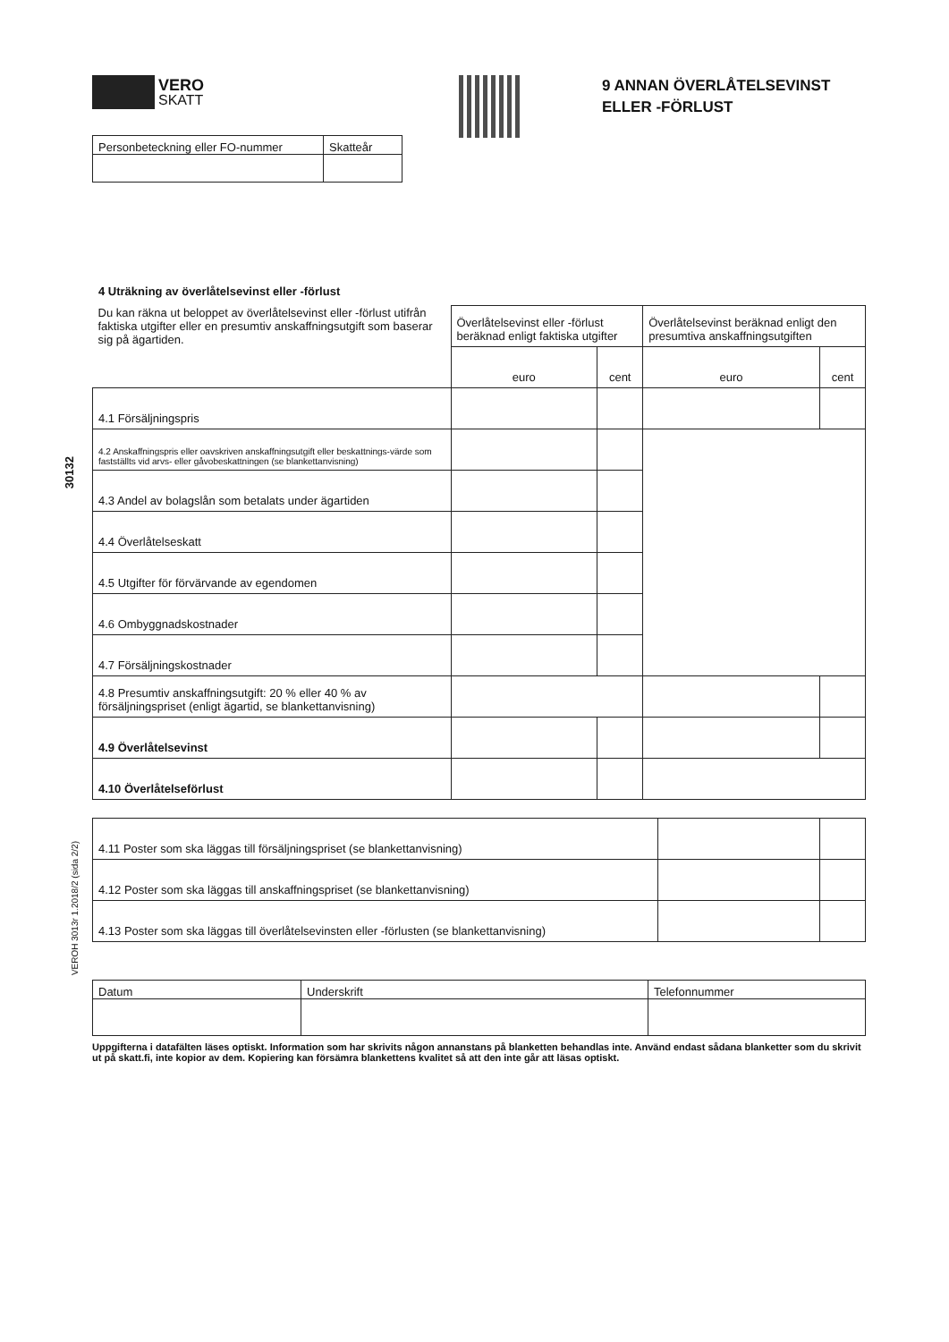VERO
SKATT
9 ANNAN ÖVERLÅTELSEVINST
ELLER -FÖRLUST
| Personbeteckning eller FO-nummer | Skatteår |
30132
VEROH 3013r 1.2018/2 (sida 2/2)
4 Uträkning av överlåtelsevinst eller -förlust
| Du kan räkna ut beloppet av överlåtelsevinst eller -förlust utifrån faktiska utgifter eller en presumtiv anskaffningsutgift som baserar sig på ägartiden. | Överlåtelsevinst eller -förlust beräknad enligt faktiska utgifter | | Överlåtelsevinst beräknad enligt den presumtiva anskaffningsutgiften | |
| | euro | cent | euro | cent |
| 4.1 Försäljningspris | | | | |
| 4.2 Anskaffningspris eller oavskriven anskaffningsutgift eller beskattnings-värde som fastställts vid arvs- eller gåvobeskattningen (se blankettanvisning) | | | | |
| 4.3 Andel av bolagslån som betalats under ägartiden | | | | |
| 4.4 Överlåtelseskatt | | | | |
| 4.5 Utgifter för förvärvande av egendomen | | | | |
| 4.6 Ombyggnadskostnader | | | | |
| 4.7 Försäljningskostnader | | | | |
| 4.8 Presumtiv anskaffningsutgift: 20 % eller 40 % av försäljningspriset (enligt ägartid, se blankettanvisning) | | | | |
| 4.9 Överlåtelsevinst | | | | |
| 4.10 Överlåtelseförlust | | | | |
| 4.11 Poster som ska läggas till försäljningspriset (se blankettanvisning) | | |
| 4.12 Poster som ska läggas till anskaffningspriset (se blankettanvisning) | | |
| 4.13 Poster som ska läggas till överlåtelsevinsten eller -förlusten (se blankettanvisning) | | |
| Datum | Underskrift | Telefonnummer |
Uppgifterna i datafälten läses optiskt. Information som har skrivits någon annanstans på blanketten behandlas inte. Använd endast sådana blanketter som du skrivit ut på skatt.fi, inte kopior av dem. Kopiering kan försämra blankettens kvalitet så att den inte går att läsas optiskt.